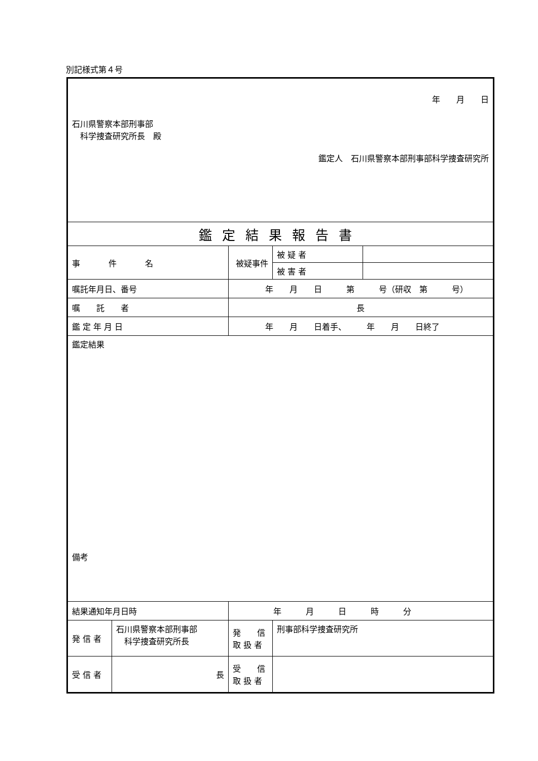別記様式第４号
| 年 月 日 石川県警察本部刑事部 科学捜査研究所長 殿 鑑定人 石川県警察本部刑事部科学捜査研究所 | | | | | |
| 鑑定結果報告書 | | | | | |
| 事 件 名 | | 被疑事件 | | 被 疑 者 | |
| | | | | 被 害 者 | |
| 嘱託年月日、番号 | | 年 月 日 第 号（研収 第 号） | | | |
| 嘱 託 者 | | 長 | | | |
| 鑑 定 年 月 日 | | 年 月 日着手、 年 月 日終了 | | | |
| 鑑定結果 備考 | | | | | |
| 結果通知年月日時 | | 年 月 日 時 分 | | | |
| 発 信 者 | 石川県警察本部刑事部 科学捜査研究所長 | | 発 信 取 扱 者 | 刑事部科学捜査研究所 | |
| 受 信 者 | 長 | | 受 信 取 扱 者 | | |